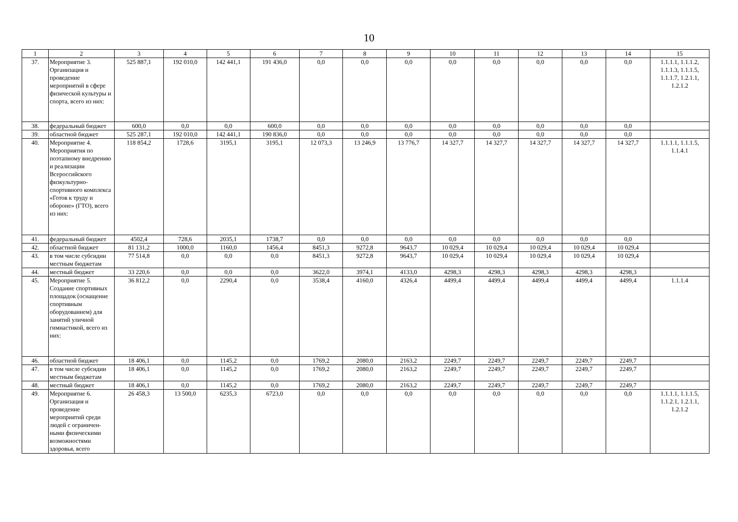10
| 1 | 2 | 3 | 4 | 5 | 6 | 7 | 8 | 9 | 10 | 11 | 12 | 13 | 14 | 15 |
| --- | --- | --- | --- | --- | --- | --- | --- | --- | --- | --- | --- | --- | --- | --- |
| 37. | Мероприятие 3. Организация и проведение мероприятий в сфере физической культуры и спорта, всего из них: | 525 887,1 | 192 010,0 | 142 441,1 | 191 436,0 | 0,0 | 0,0 | 0,0 | 0,0 | 0,0 | 0,0 | 0,0 | 0,0 | 1.1.1.1, 1.1.1.2, 1.1.1.3, 1.1.1.5, 1.1.1.7, 1.2.1.1, 1.2.1.2 |
| 38. | федеральный бюджет | 600,0 | 0,0 | 0,0 | 600,0 | 0,0 | 0,0 | 0,0 | 0,0 | 0,0 | 0,0 | 0,0 | 0,0 | |
| 39. | областной бюджет | 525 287,1 | 192 010,0 | 142 441,1 | 190 836,0 | 0,0 | 0,0 | 0,0 | 0,0 | 0,0 | 0,0 | 0,0 | 0,0 | |
| 40. | Мероприятие 4. Мероприятия по поэтапному внедрению и реализации Всероссийского физкультурно-спортивного комплекса «Готов к труду и обороне» (ГТО), всего из них: | 118 854,2 | 1728,6 | 3195,1 | 3195,1 | 12 073,3 | 13 246,9 | 13 776,7 | 14 327,7 | 14 327,7 | 14 327,7 | 14 327,7 | 14 327,7 | 1.1.1.1, 1.1.1.5, 1.1.4.1 |
| 41. | федеральный бюджет | 4502,4 | 728,6 | 2035,1 | 1738,7 | 0,0 | 0,0 | 0,0 | 0,0 | 0,0 | 0,0 | 0,0 | 0,0 | |
| 42. | областной бюджет | 81 131,2 | 1000,0 | 1160,0 | 1456,4 | 8451,3 | 9272,8 | 9643,7 | 10 029,4 | 10 029,4 | 10 029,4 | 10 029,4 | 10 029,4 | |
| 43. | в том числе субсидии местным бюджетам | 77 514,8 | 0,0 | 0,0 | 0,0 | 8451,3 | 9272,8 | 9643,7 | 10 029,4 | 10 029,4 | 10 029,4 | 10 029,4 | 10 029,4 | |
| 44. | местный бюджет | 33 220,6 | 0,0 | 0,0 | 0,0 | 3622,0 | 3974,1 | 4133,0 | 4298,3 | 4298,3 | 4298,3 | 4298,3 | 4298,3 | |
| 45. | Мероприятие 5. Создание спортивных площадок (оснащение спортивным оборудованием) для занятий уличной гимнастикой, всего из них: | 36 812,2 | 0,0 | 2290,4 | 0,0 | 3538,4 | 4160,0 | 4326,4 | 4499,4 | 4499,4 | 4499,4 | 4499,4 | 4499,4 | 1.1.1.4 |
| 46. | областной бюджет | 18 406,1 | 0,0 | 1145,2 | 0,0 | 1769,2 | 2080,0 | 2163,2 | 2249,7 | 2249,7 | 2249,7 | 2249,7 | 2249,7 | |
| 47. | в том числе субсидии местным бюджетам | 18 406,1 | 0,0 | 1145,2 | 0,0 | 1769,2 | 2080,0 | 2163,2 | 2249,7 | 2249,7 | 2249,7 | 2249,7 | 2249,7 | |
| 48. | местный бюджет | 18 406,1 | 0,0 | 1145,2 | 0,0 | 1769,2 | 2080,0 | 2163,2 | 2249,7 | 2249,7 | 2249,7 | 2249,7 | 2249,7 | |
| 49. | Мероприятие 6. Организация и проведение мероприятий среди людей с ограничен-ными физическими возможностями здоровья, всего | 26 458,3 | 13 500,0 | 6235,3 | 6723,0 | 0,0 | 0,0 | 0,0 | 0,0 | 0,0 | 0,0 | 0,0 | 0,0 | 1.1.1.1, 1.1.1.5, 1.1.2.1, 1.2.1.1, 1.2.1.2 |